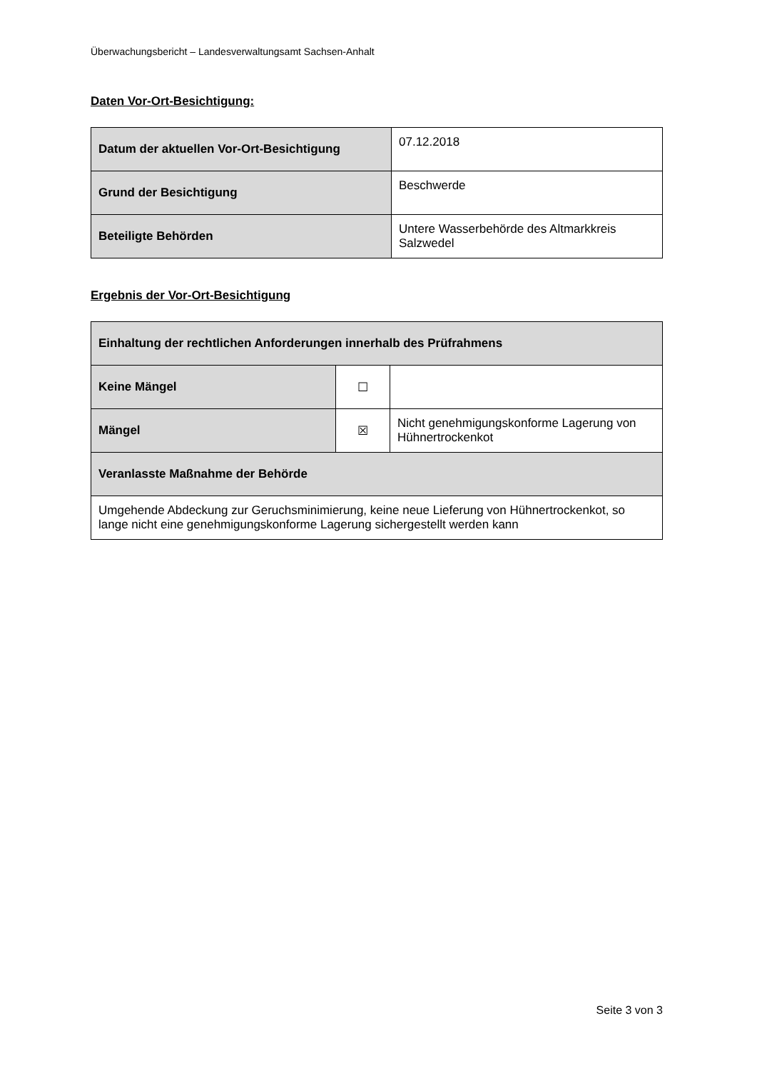Überwachungsbericht – Landesverwaltungsamt Sachsen-Anhalt
Daten Vor-Ort-Besichtigung:
| Datum der aktuellen Vor-Ort-Besichtigung | 07.12.2018 |
| Grund der Besichtigung | Beschwerde |
| Beteiligte Behörden | Untere Wasserbehörde des Altmarkkreis Salzwedel |
Ergebnis der Vor-Ort-Besichtigung
| Einhaltung der rechtlichen Anforderungen innerhalb des Prüfrahmens | | |
| Keine Mängel | ☐ | |
| Mängel | ☒ | Nicht genehmigungskonforme Lagerung von Hühnertrockenkot |
| Veranlasste Maßnahme der Behörde | | |
| Umgehende Abdeckung zur Geruchsminimierung, keine neue Lieferung von Hühnertrockenkot, so lange nicht eine genehmigungskonforme Lagerung sichergestellt werden kann | | |
Seite 3 von 3